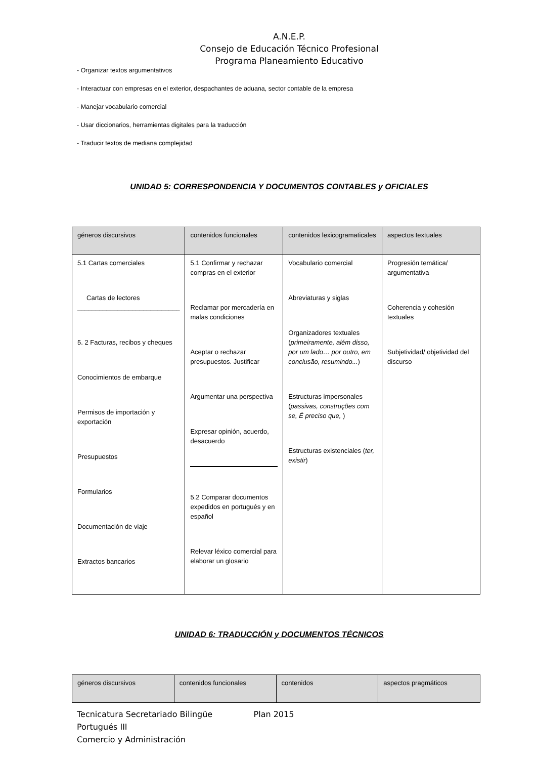A.N.E.P.
Consejo de Educación Técnico Profesional
Programa Planeamiento Educativo
- Organizar textos argumentativos
- Interactuar con empresas en el exterior, despachantes de aduana, sector contable de la empresa
- Manejar vocabulario comercial
- Usar diccionarios, herramientas digitales para la traducción
- Traducir textos de mediana complejidad
UNIDAD 5: CORRESPONDENCIA Y DOCUMENTOS CONTABLES y OFICIALES
| géneros discursivos | contenidos funcionales | contenidos lexicogramaticales | aspectos textuales |
| --- | --- | --- | --- |
| 5.1 Cartas comerciales Cartas de lectores ____________________________ 5. 2 Facturas, recibos y cheques Conocimientos de embarque Permisos de importación y exportación Presupuestos Formularios Documentación de viaje Extractos bancarios | 5.1 Confirmar y rechazar compras en el exterior Reclamar por mercadería en malas condiciones Aceptar o rechazar presupuestos. Justificar Argumentar una perspectiva Expresar opinión, acuerdo, desacuerdo 5.2 Comparar documentos expedidos en portugués y en español Relevar léxico comercial para elaborar un glosario | Vocabulario comercial Abreviaturas y siglas Organizadores textuales ( primeiramente, além disso, por um lado… por outro, em conclusão, resumindo... ) Estructuras impersonales ( passivas, construções com se, É preciso que, ) Estructuras existenciales ( ter, existir ) | Progresión temática/ argumentativa Coherencia y cohesión textuales Subjetividad/ objetividad del discurso |
UNIDAD 6: TRADUCCIÓN y DOCUMENTOS TÉCNICOS
| géneros discursivos | contenidos funcionales | contenidos | aspectos pragmáticos |
| --- | --- | --- | --- |
Tecnicatura Secretariado Bilingüe Plan 2015
Portugués III
Comercio y Administración